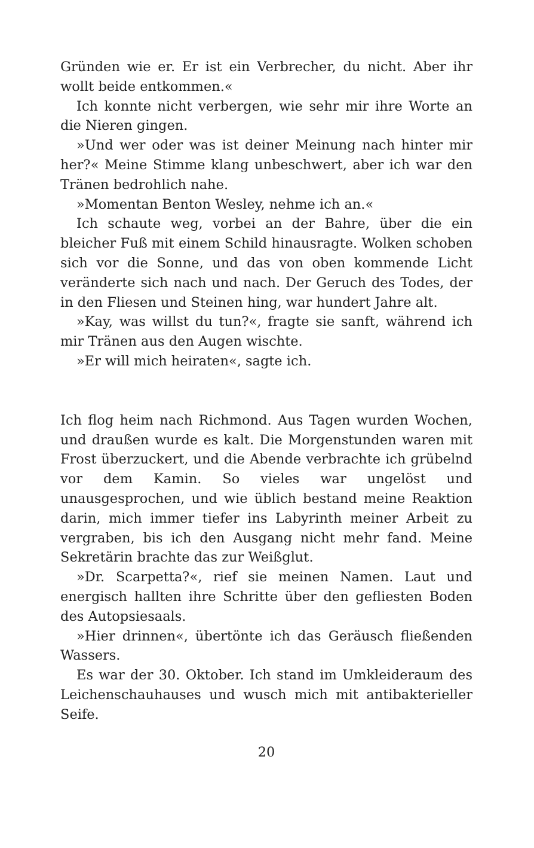Gründen wie er. Er ist ein Verbrecher, du nicht. Aber ihr wollt beide entkommen.«
Ich konnte nicht verbergen, wie sehr mir ihre Worte an die Nieren gingen.
»Und wer oder was ist deiner Meinung nach hinter mir her?« Meine Stimme klang unbeschwert, aber ich war den Tränen bedrohlich nahe.
»Momentan Benton Wesley, nehme ich an.«
Ich schaute weg, vorbei an der Bahre, über die ein bleicher Fuß mit einem Schild hinausragte. Wolken schoben sich vor die Sonne, und das von oben kommende Licht veränderte sich nach und nach. Der Geruch des Todes, der in den Fliesen und Steinen hing, war hundert Jahre alt.
»Kay, was willst du tun?«, fragte sie sanft, während ich mir Tränen aus den Augen wischte.
»Er will mich heiraten«, sagte ich.
Ich flog heim nach Richmond. Aus Tagen wurden Wochen, und draußen wurde es kalt. Die Morgenstunden waren mit Frost überzuckert, und die Abende verbrachte ich grübelnd vor dem Kamin. So vieles war ungelöst und unausgesprochen, und wie üblich bestand meine Reaktion darin, mich immer tiefer ins Labyrinth meiner Arbeit zu vergraben, bis ich den Ausgang nicht mehr fand. Meine Sekretärin brachte das zur Weißglut.
»Dr. Scarpetta?«, rief sie meinen Namen. Laut und energisch hallten ihre Schritte über den gefliesten Boden des Autopsiesaals.
»Hier drinnen«, übertönte ich das Geräusch fließenden Wassers.
Es war der 30. Oktober. Ich stand im Umkleideraum des Leichenschauhauses und wusch mich mit antibakterieller Seife.
20